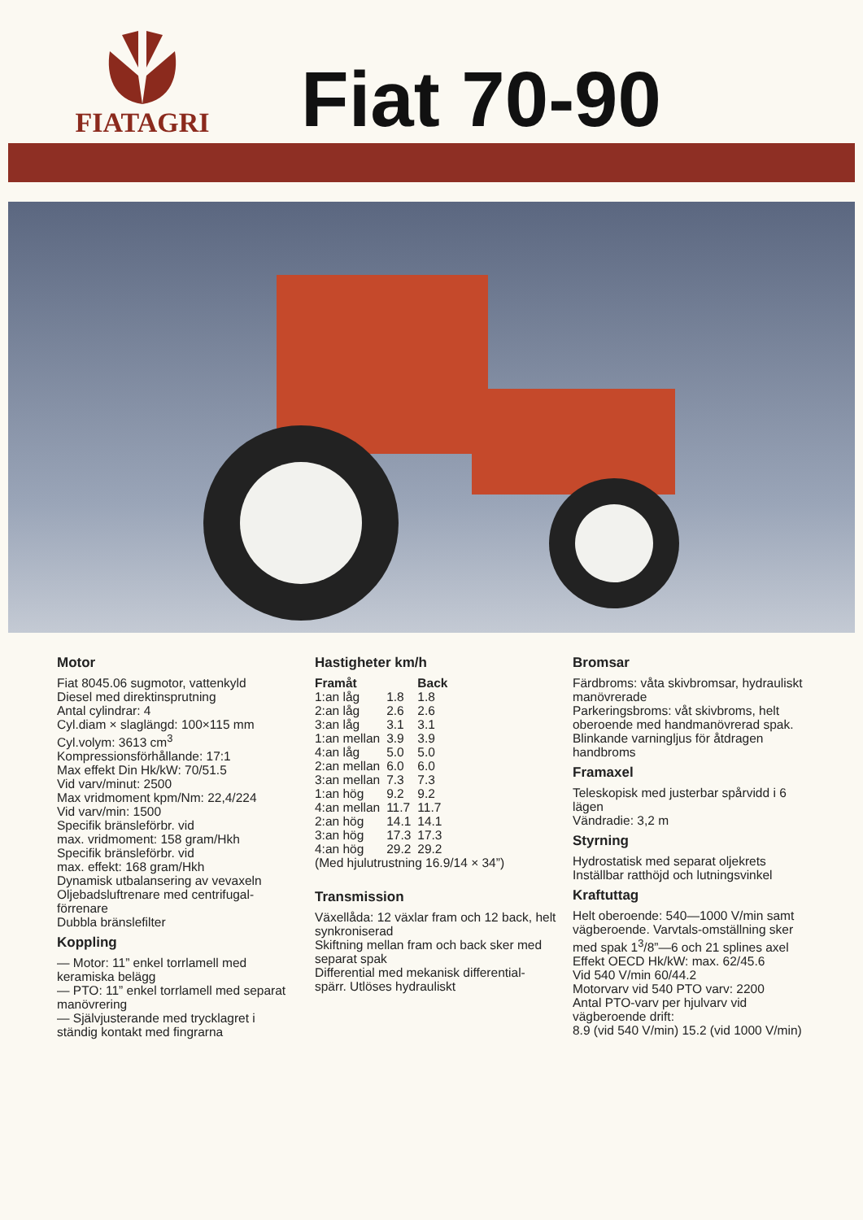FIATAGRI
Fiat 70-90
Motor
Fiat 8045.06 sugmotor, vattenkyld
Diesel med direktinsprutning
Antal cylindrar: 4
Cyl.diam × slaglängd: 100×115 mm
Cyl.volym: 3613 cm<sup>3</sup>
Kompressionsförhållande: 17:1
Max effekt Din Hk/kW: 70/51.5
Vid varv/minut: 2500
Max vridmoment kpm/Nm: 22,4/224
Vid varv/min: 1500
Specifik bränsleförbr. vid
max. vridmoment: 158 gram/Hkh
Specifik bränsleförbr. vid
max. effekt: 168 gram/Hkh
Dynamisk utbalansering av vevaxeln
Oljebadsluftrenare med centrifugal-
förrenare
Dubbla bränslefilter
Koppling
— Motor: 11” enkel torrlamell med keramiska belägg
— PTO: 11” enkel torrlamell med separat manövrering
— Självjusterande med trycklagret i ständig kontakt med fingrarna
Hastigheter km/h
| Framåt | | Back |
| --- | --- | --- |
| 1:an låg | 1.8 | 1.8 |
| 2:an låg | 2.6 | 2.6 |
| 3:an låg | 3.1 | 3.1 |
| 1:an mellan | 3.9 | 3.9 |
| 4:an låg | 5.0 | 5.0 |
| 2:an mellan | 6.0 | 6.0 |
| 3:an mellan | 7.3 | 7.3 |
| 1:an hög | 9.2 | 9.2 |
| 4:an mellan | 11.7 | 11.7 |
| 2:an hög | 14.1 | 14.1 |
| 3:an hög | 17.3 | 17.3 |
| 4:an hög | 29.2 | 29.2 |
(Med hjulutrustning 16.9/14 × 34”)
Transmission
Växellåda: 12 växlar fram och 12 back, helt synkroniserad
Skiftning mellan fram och back sker med separat spak
Differential med mekanisk differential-spärr. Utlöses hydrauliskt
Bromsar
Färdbroms: våta skivbromsar, hydrauliskt manövrerade
Parkeringsbroms: våt skivbroms, helt oberoende med handmanövrerad spak. Blinkande varningljus för åtdragen handbroms
Framaxel
Teleskopisk med justerbar spårvidd i 6 lägen
Vändradie: 3,2 m
Styrning
Hydrostatisk med separat oljekrets
Inställbar ratthöjd och lutningsvinkel
Kraftuttag
Helt oberoende: 540—1000 V/min samt vägberoende. Varvtals-omställning sker med spak 1<sup>3</sup>/8”—6 och 21 splines axel
Effekt OECD Hk/kW: max. 62/45.6
Vid 540 V/min 60/44.2
Motorvarv vid 540 PTO varv: 2200
Antal PTO-varv per hjulvarv vid vägberoende drift:
8.9 (vid 540 V/min) 15.2 (vid 1000 V/min)